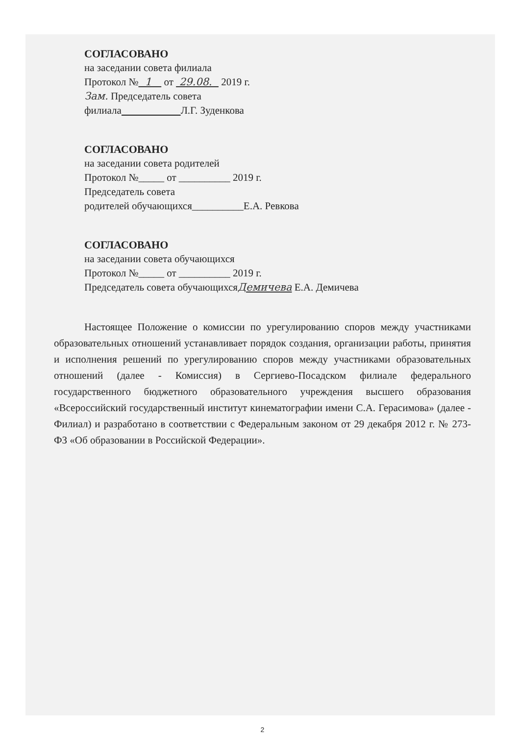СОГЛАСОВАНО
на заседании совета филиала
Протокол № 1 от 29.08. 2019 г.
Зам. Председатель совета
филиала Л.Г. Зуденкова
СОГЛАСОВАНО
на заседании совета родителей
Протокол №_____ от __________ 2019 г.
Председатель совета
родителей обучающихся__________Е.А. Ревкова
СОГЛАСОВАНО
на заседании совета обучающихся
Протокол №_____ от __________ 2019 г.
Председатель совета обучающихсяДемичева Е.А. Демичева
Настоящее Положение о комиссии по урегулированию споров между участниками образовательных отношений устанавливает порядок создания, организации работы, принятия и исполнения решений по урегулированию споров между участниками образовательных отношений (далее - Комиссия) в Сергиево-Посадском филиале федерального государственного бюджетного образовательного учреждения высшего образования «Всероссийский государственный институт кинематографии имени С.А. Герасимова» (далее - Филиал) и разработано в соответствии с Федеральным законом от 29 декабря 2012 г. № 273-ФЗ «Об образовании в Российской Федерации».
2